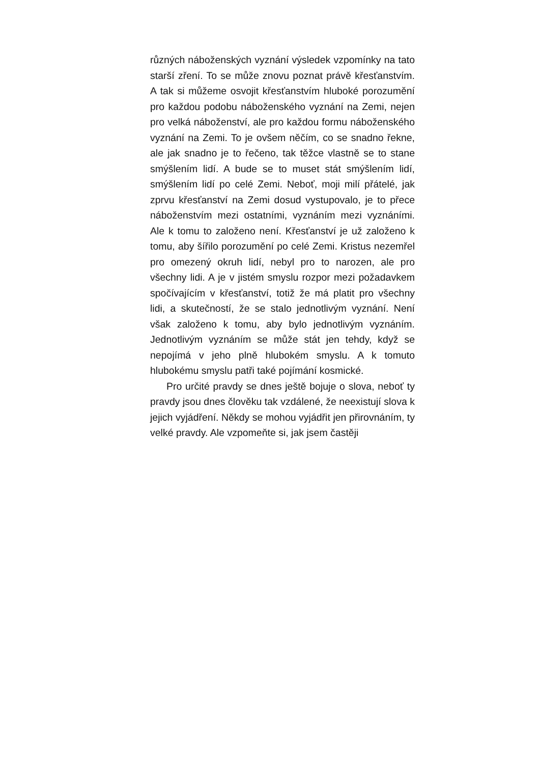různých náboženských vyznání výsledek vzpomínky na tato starší zření. To se může znovu poznat právě křesťanstvím. A tak si můžeme osvojit křesťanstvím hluboké porozumění pro každou podobu náboženského vyznání na Zemi, nejen pro velká náboženství, ale pro každou formu náboženského vyznání na Zemi. To je ovšem něčím, co se snadno řekne, ale jak snadno je to řečeno, tak těžce vlastně se to stane smýšlením lidí. A bude se to muset stát smýšlením lidí, smýšlením lidí po celé Zemi. Neboť, moji milí přátelé, jak zprvu křesťanství na Zemi dosud vystupovalo, je to přece náboženstvím mezi ostatními, vyznáním mezi vyznáními. Ale k tomu to založeno není. Křesťanství je už založeno k tomu, aby šířilo porozumění po celé Zemi. Kristus nezemřel pro omezený okruh lidí, nebyl pro to narozen, ale pro všechny lidi. A je v jistém smyslu rozpor mezi požadavkem spočívajícím v křesťanství, totiž že má platit pro všechny lidi, a skutečností, že se stalo jednotlivým vyznání. Není však založeno k tomu, aby bylo jednotlivým vyznáním. Jednotlivým vyznáním se může stát jen tehdy, když se nepojímá v jeho plně hlubokém smyslu. A k tomuto hlubokému smyslu patři také pojímání kosmické.
Pro určité pravdy se dnes ještě bojuje o slova, neboť ty pravdy jsou dnes člověku tak vzdálené, že neexistují slova k jejich vyjádření. Někdy se mohou vyjádřit jen přirovnáním, ty velké pravdy. Ale vzpomeňte si, jak jsem častěji